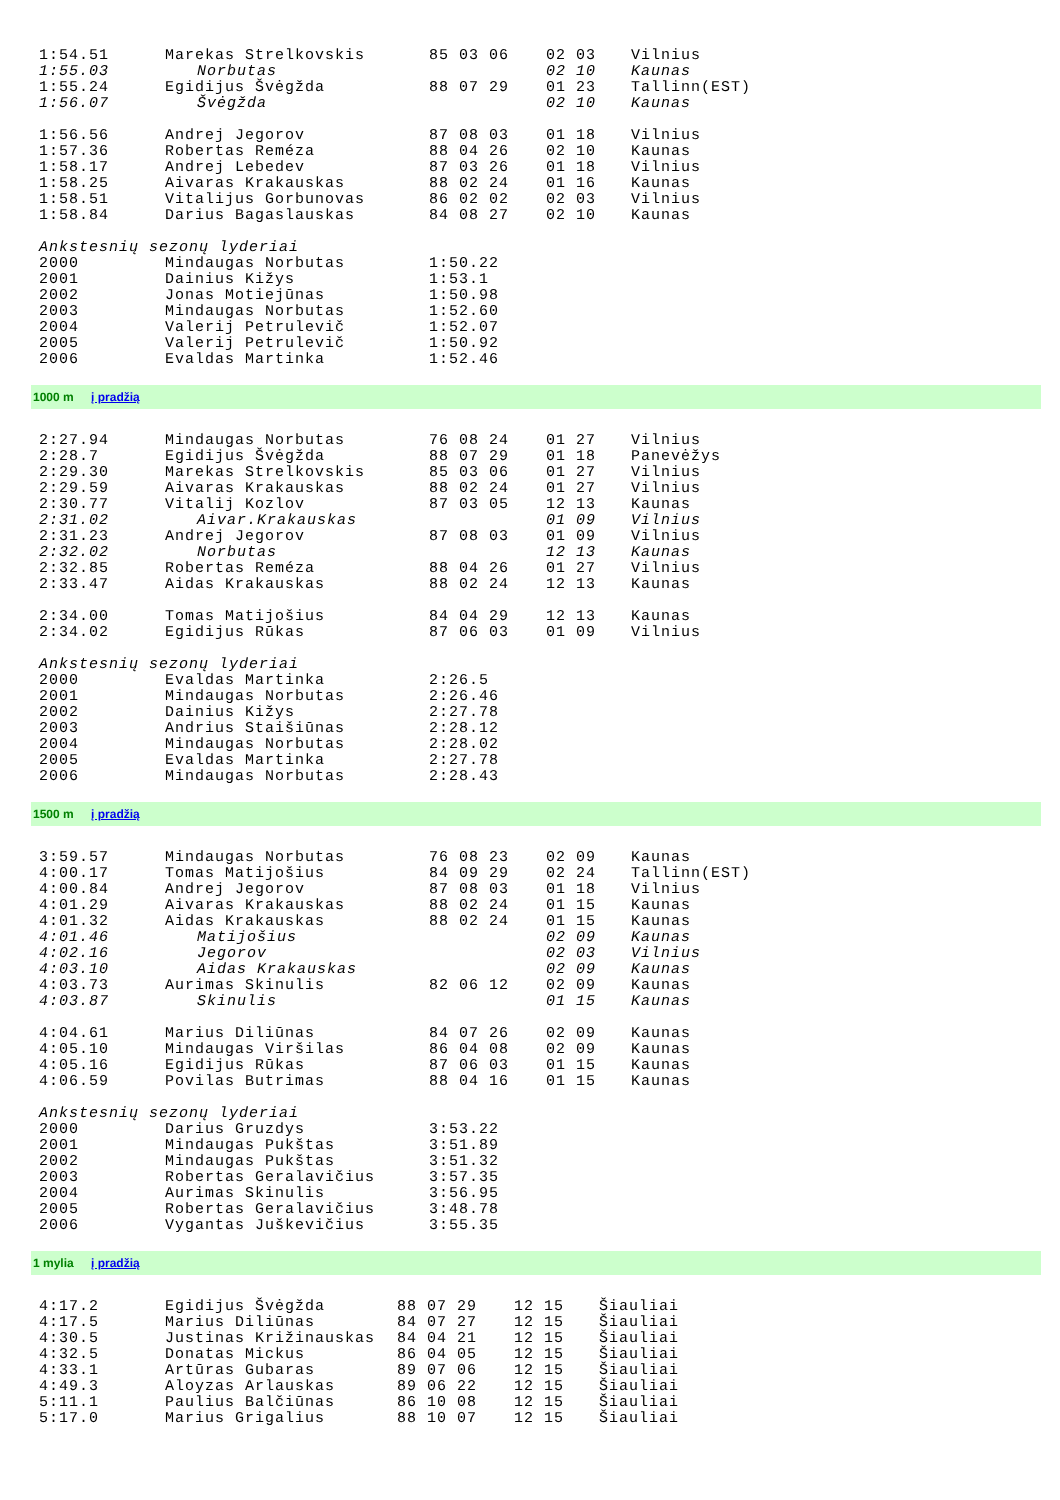| 1:54.51 | Marekas Strelkovskis | 85 03 06 | 02 03 | Vilnius |
| 1:55.03 | Norbutas | | 02 10 | Kaunas |
| 1:55.24 | Egidijus Švėgžda | 88 07 29 | 01 23 | Tallinn(EST) |
| 1:56.07 | Švėgžda | | 02 10 | Kaunas |
| 1:56.56 | Andrej Jegorov | 87 08 03 | 01 18 | Vilnius |
| 1:57.36 | Robertas Reméza | 88 04 26 | 02 10 | Kaunas |
| 1:58.17 | Andrej Lebedev | 87 03 26 | 01 18 | Vilnius |
| 1:58.25 | Aivaras Krakauskas | 88 02 24 | 01 16 | Kaunas |
| 1:58.51 | Vitalijus Gorbunovas | 86 02 02 | 02 03 | Vilnius |
| 1:58.84 | Darius Bagaslauskas | 84 08 27 | 02 10 | Kaunas |
| Ankstesnių sezonų lyderiai | | | | |
| 2000 | Mindaugas Norbutas | 1:50.22 | | |
| 2001 | Dainius Kižys | 1:53.1 | | |
| 2002 | Jonas Motiejūnas | 1:50.98 | | |
| 2003 | Mindaugas Norbutas | 1:52.60 | | |
| 2004 | Valerij Petrulevič | 1:52.07 | | |
| 2005 | Valerij Petrulevič | 1:50.92 | | |
| 2006 | Evaldas Martinka | 1:52.46 | | |
1000 m į pradžią
| 2:27.94 | Mindaugas Norbutas | 76 08 24 | 01 27 | Vilnius |
| 2:28.7 | Egidijus Švėgžda | 88 07 29 | 01 18 | Panevėžys |
| 2:29.30 | Marekas Strelkovskis | 85 03 06 | 01 27 | Vilnius |
| 2:29.59 | Aivaras Krakauskas | 88 02 24 | 01 27 | Vilnius |
| 2:30.77 | Vitalij Kozlov | 87 03 05 | 12 13 | Kaunas |
| 2:31.02 | Aivar.Krakauskas | | 01 09 | Vilnius |
| 2:31.23 | Andrej Jegorov | 87 08 03 | 01 09 | Vilnius |
| 2:32.02 | Norbutas | | 12 13 | Kaunas |
| 2:32.85 | Robertas Reméza | 88 04 26 | 01 27 | Vilnius |
| 2:33.47 | Aidas Krakauskas | 88 02 24 | 12 13 | Kaunas |
| 2:34.00 | Tomas Matijošius | 84 04 29 | 12 13 | Kaunas |
| 2:34.02 | Egidijus Rūkas | 87 06 03 | 01 09 | Vilnius |
| Ankstesnių sezonų lyderiai | | | | |
| 2000 | Evaldas Martinka | 2:26.5 | | |
| 2001 | Mindaugas Norbutas | 2:26.46 | | |
| 2002 | Dainius Kižys | 2:27.78 | | |
| 2003 | Andrius Staišiūnas | 2:28.12 | | |
| 2004 | Mindaugas Norbutas | 2:28.02 | | |
| 2005 | Evaldas Martinka | 2:27.78 | | |
| 2006 | Mindaugas Norbutas | 2:28.43 | | |
1500 m į pradžią
| 3:59.57 | Mindaugas Norbutas | 76 08 23 | 02 09 | Kaunas |
| 4:00.17 | Tomas Matijošius | 84 09 29 | 02 24 | Tallinn(EST) |
| 4:00.84 | Andrej Jegorov | 87 08 03 | 01 18 | Vilnius |
| 4:01.29 | Aivaras Krakauskas | 88 02 24 | 01 15 | Kaunas |
| 4:01.32 | Aidas Krakauskas | 88 02 24 | 01 15 | Kaunas |
| 4:01.46 | Matijošius | | 02 09 | Kaunas |
| 4:02.16 | Jegorov | | 02 03 | Vilnius |
| 4:03.10 | Aidas Krakauskas | | 02 09 | Kaunas |
| 4:03.73 | Aurimas Skinulis | 82 06 12 | 02 09 | Kaunas |
| 4:03.87 | Skinulis | | 01 15 | Kaunas |
| 4:04.61 | Marius Diliūnas | 84 07 26 | 02 09 | Kaunas |
| 4:05.10 | Mindaugas Viršilas | 86 04 08 | 02 09 | Kaunas |
| 4:05.16 | Egidijus Rūkas | 87 06 03 | 01 15 | Kaunas |
| 4:06.59 | Povilas Butrimas | 88 04 16 | 01 15 | Kaunas |
| Ankstesnių sezonų lyderiai | | | | |
| 2000 | Darius Gruzdys | 3:53.22 | | |
| 2001 | Mindaugas Pukštas | 3:51.89 | | |
| 2002 | Mindaugas Pukštas | 3:51.32 | | |
| 2003 | Robertas Geralavičius | 3:57.35 | | |
| 2004 | Aurimas Skinulis | 3:56.95 | | |
| 2005 | Robertas Geralavičius | 3:48.78 | | |
| 2006 | Vygantas Juškevičius | 3:55.35 | | |
1 mylia į pradžią
| 4:17.2 | Egidijus Švėgžda | 88 07 29 | 12 15 | Šiauliai |
| 4:17.5 | Marius Diliūnas | 84 07 27 | 12 15 | Šiauliai |
| 4:30.5 | Justinas Križinauskas | 84 04 21 | 12 15 | Šiauliai |
| 4:32.5 | Donatas Mickus | 86 04 05 | 12 15 | Šiauliai |
| 4:33.1 | Artūras Gubaras | 89 07 06 | 12 15 | Šiauliai |
| 4:49.3 | Aloyzas Arlauskas | 89 06 22 | 12 15 | Šiauliai |
| 5:11.1 | Paulius Balčiūnas | 86 10 08 | 12 15 | Šiauliai |
| 5:17.0 | Marius Grigalius | 88 10 07 | 12 15 | Šiauliai |